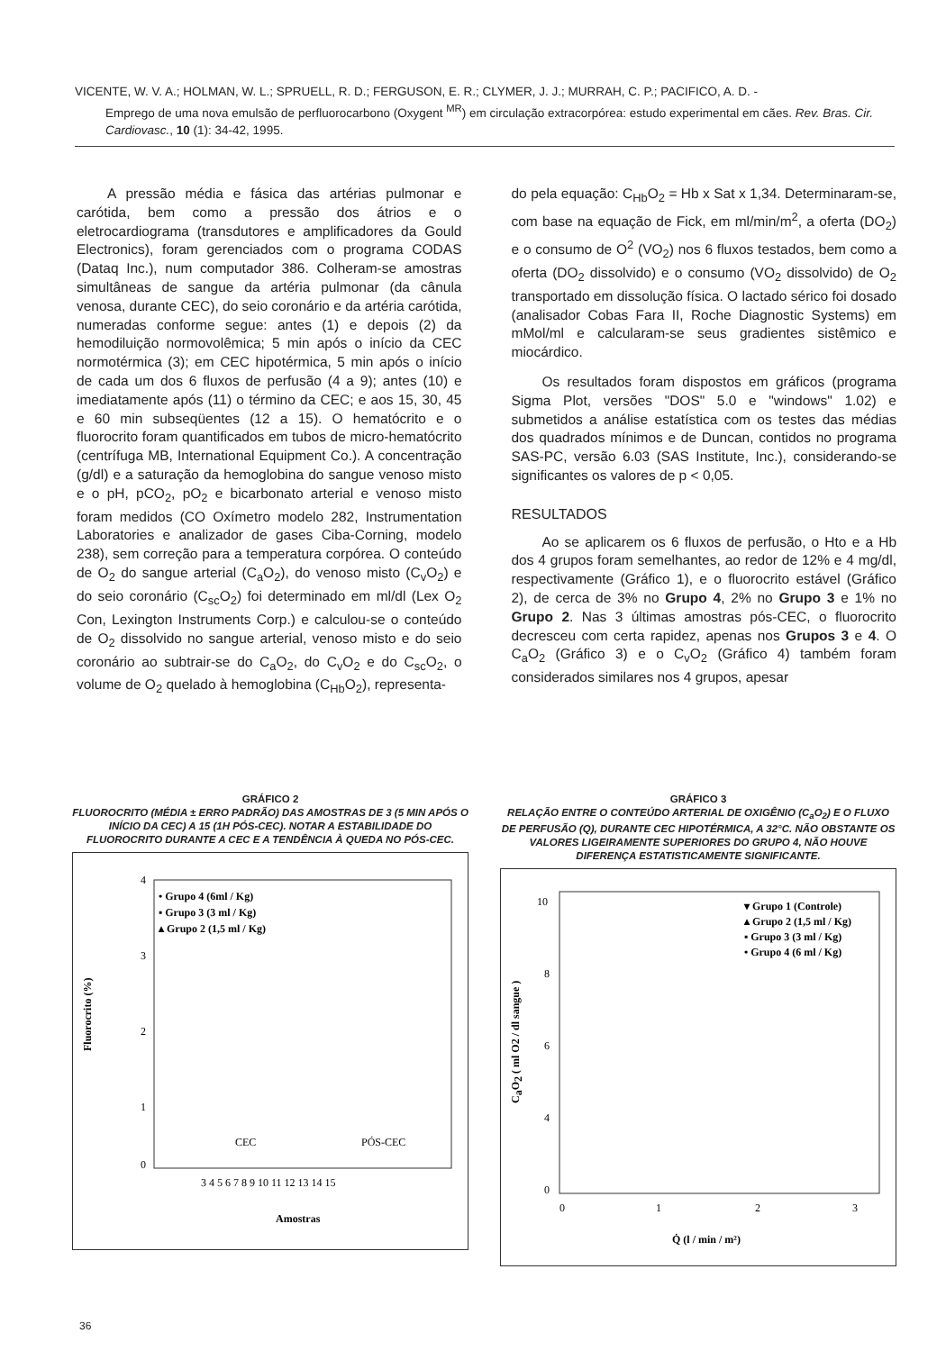VICENTE, W. V. A.; HOLMAN, W. L.; SPRUELL, R. D.; FERGUSON, E. R.; CLYMER, J. J.; MURRAH, C. P.; PACIFICO, A. D. -
Emprego de uma nova emulsão de perfluorocarbono (Oxygent <sup>MR</sup>) em circulação extracorpórea: estudo experimental em cães. Rev. Bras. Cir. Cardiovasc., 10 (1): 34-42, 1995.
A pressão média e fásica das artérias pulmonar e carótida, bem como a pressão dos átrios e o eletrocardiograma (transdutores e amplificadores da Gould Electronics), foram gerenciados com o programa CODAS (Dataq Inc.), num computador 386. Colheram-se amostras simultâneas de sangue da artéria pulmonar (da cânula venosa, durante CEC), do seio coronário e da artéria carótida, numeradas conforme segue: antes (1) e depois (2) da hemodiluição normovolêmica; 5 min após o início da CEC normotérmica (3); em CEC hipotérmica, 5 min após o início de cada um dos 6 fluxos de perfusão (4 a 9); antes (10) e imediatamente após (11) o término da CEC; e aos 15, 30, 45 e 60 min subseqüentes (12 a 15). O hematócrito e o fluorocrito foram quantificados em tubos de micro-hematócrito (centrífuga MB, International Equipment Co.). A concentração (g/dl) e a saturação da hemoglobina do sangue venoso misto e o pH, pCO<sub>2</sub>, pO<sub>2</sub> e bicarbonato arterial e venoso misto foram medidos (CO Oxímetro modelo 282, Instrumentation Laboratories e analizador de gases Ciba-Corning, modelo 238), sem correção para a temperatura corpórea. O conteúdo de O<sub>2</sub> do sangue arterial (C<sub>a</sub>O<sub>2</sub>), do venoso misto (C<sub>v</sub>O<sub>2</sub>) e do seio coronário (C<sub>sc</sub>O<sub>2</sub>) foi determinado em ml/dl (Lex O<sub>2</sub> Con, Lexington Instruments Corp.) e calculou-se o conteúdo de O<sub>2</sub> dissolvido no sangue arterial, venoso misto e do seio coronário ao subtrair-se do C<sub>a</sub>O<sub>2</sub>, do C<sub>v</sub>O<sub>2</sub> e do C<sub>sc</sub>O<sub>2</sub>, o volume de O<sub>2</sub> quelado à hemoglobina (C<sub>Hb</sub>O<sub>2</sub>), representa-
do pela equação: C<sub>Hb</sub>O<sub>2</sub> = Hb x Sat x 1,34. Determinaram-se, com base na equação de Fick, em ml/min/m<sup>2</sup>, a oferta (DO<sub>2</sub>) e o consumo de O<sup>2</sup> (VO<sub>2</sub>) nos 6 fluxos testados, bem como a oferta (DO<sub>2</sub> dissolvido) e o consumo (VO<sub>2</sub> dissolvido) de O<sub>2</sub> transportado em dissolução física. O lactado sérico foi dosado (analisador Cobas Fara II, Roche Diagnostic Systems) em mMol/ml e calcularam-se seus gradientes sistêmico e miocárdico.
Os resultados foram dispostos em gráficos (programa Sigma Plot, versões "DOS" 5.0 e "windows" 1.02) e submetidos a análise estatística com os testes das médias dos quadrados mínimos e de Duncan, contidos no programa SAS-PC, versão 6.03 (SAS Institute, Inc.), considerando-se significantes os valores de p < 0,05.
RESULTADOS
Ao se aplicarem os 6 fluxos de perfusão, o Hto e a Hb dos 4 grupos foram semelhantes, ao redor de 12% e 4 mg/dl, respectivamente (Gráfico 1), e o fluorocrito estável (Gráfico 2), de cerca de 3% no Grupo 4, 2% no Grupo 3 e 1% no Grupo 2. Nas 3 últimas amostras pós-CEC, o fluorocrito decresceu com certa rapidez, apenas nos Grupos 3 e 4. O C<sub>a</sub>O<sub>2</sub> (Gráfico 3) e o C<sub>v</sub>O<sub>2</sub> (Gráfico 4) também foram considerados similares nos 4 grupos, apesar
GRÁFICO 2
FLUOROCRITO (MÉDIA ± ERRO PADRÃO) DAS AMOSTRAS DE 3 (5 MIN APÓS O INÍCIO DA CEC) A 15 (1H PÓS-CEC). NOTAR A ESTABILIDADE DO FLUOROCRITO DURANTE A CEC E A TENDÊNCIA À QUEDA NO PÓS-CEC.
• Grupo 4 (6ml / Kg)
▪ Grupo 3 (3 ml / Kg)
▴ Grupo 2 (1,5 ml / Kg)
4
3
2
1
0
Fluorocrito (%)
CEC
PÓS-CEC
3 4 5 6 7 8 9 10 11 12 13 14 15
Amostras
GRÁFICO 3
RELAÇÃO ENTRE O CONTEÚDO ARTERIAL DE OXIGÊNIO (C<sub>a</sub>O<sub>2</sub>) E O FLUXO DE PERFUSÃO (Q), DURANTE CEC HIPOTÉRMICA, A 32°C. NÃO OBSTANTE OS VALORES LIGEIRAMENTE SUPERIORES DO GRUPO 4, NÃO HOUVE DIFERENÇA ESTATISTICAMENTE SIGNIFICANTE.
▾ Grupo 1 (Controle)
▴ Grupo 2 (1,5 ml / Kg)
▪ Grupo 3 (3 ml / Kg)
• Grupo 4 (6 ml / Kg)
10
8
6
4
0
CaO2 ( ml O2 / dl sangue )
0
1
2
3
Q̇ (l / min / m²)
36